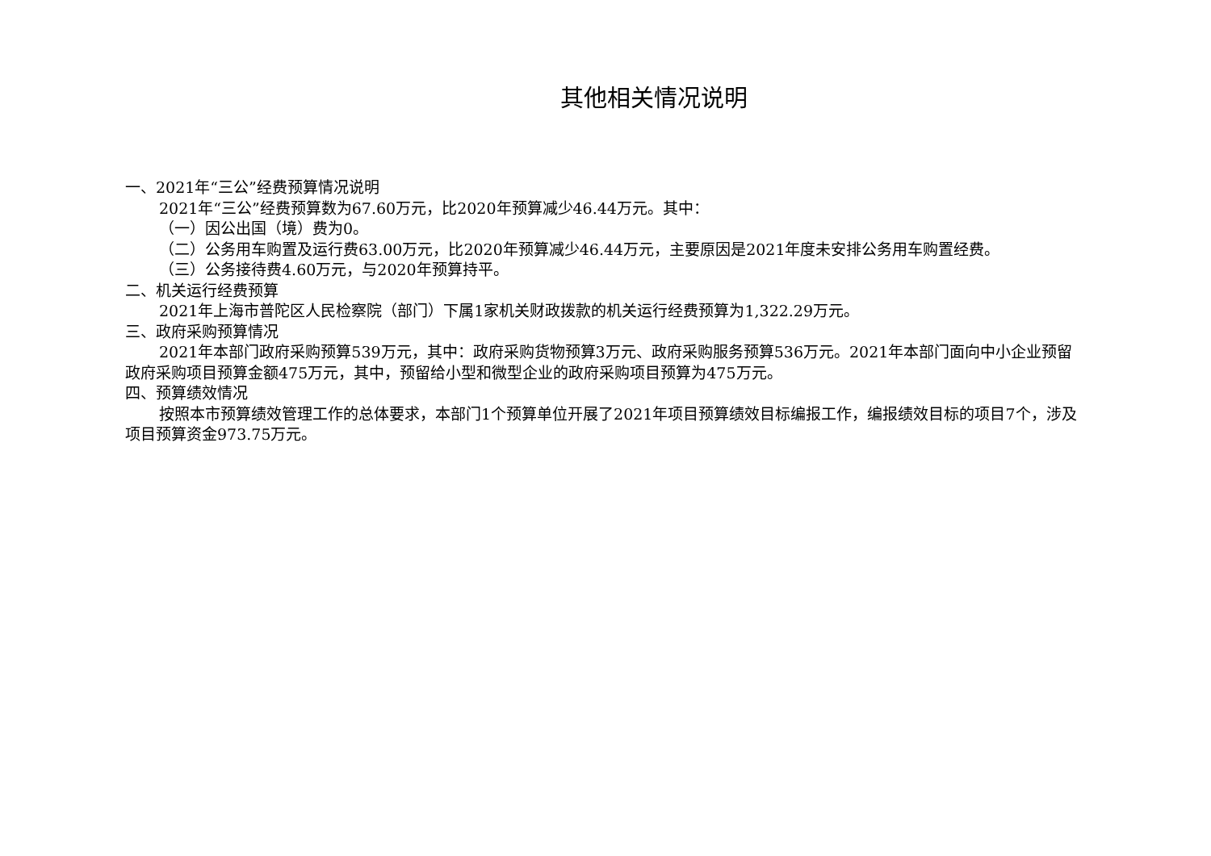其他相关情况说明
一、2021年“三公”经费预算情况说明
2021年“三公”经费预算数为67.60万元，比2020年预算减少46.44万元。其中：
（一）因公出国（境）费为0。
（二）公务用车购置及运行费63.00万元，比2020年预算减少46.44万元，主要原因是2021年度未安排公务用车购置经费。
（三）公务接待费4.60万元，与2020年预算持平。
二、机关运行经费预算
2021年上海市普陀区人民检察院（部门）下属1家机关财政拨款的机关运行经费预算为1,322.29万元。
三、政府采购预算情况
2021年本部门政府采购预算539万元，其中：政府采购货物预算3万元、政府采购服务预算536万元。2021年本部门面向中小企业预留政府采购项目预算金额475万元，其中，预留给小型和微型企业的政府采购项目预算为475万元。
四、预算绩效情况
按照本市预算绩效管理工作的总体要求，本部门1个预算单位开展了2021年项目预算绩效目标编报工作，编报绩效目标的项目7个，涉及项目预算资金973.75万元。